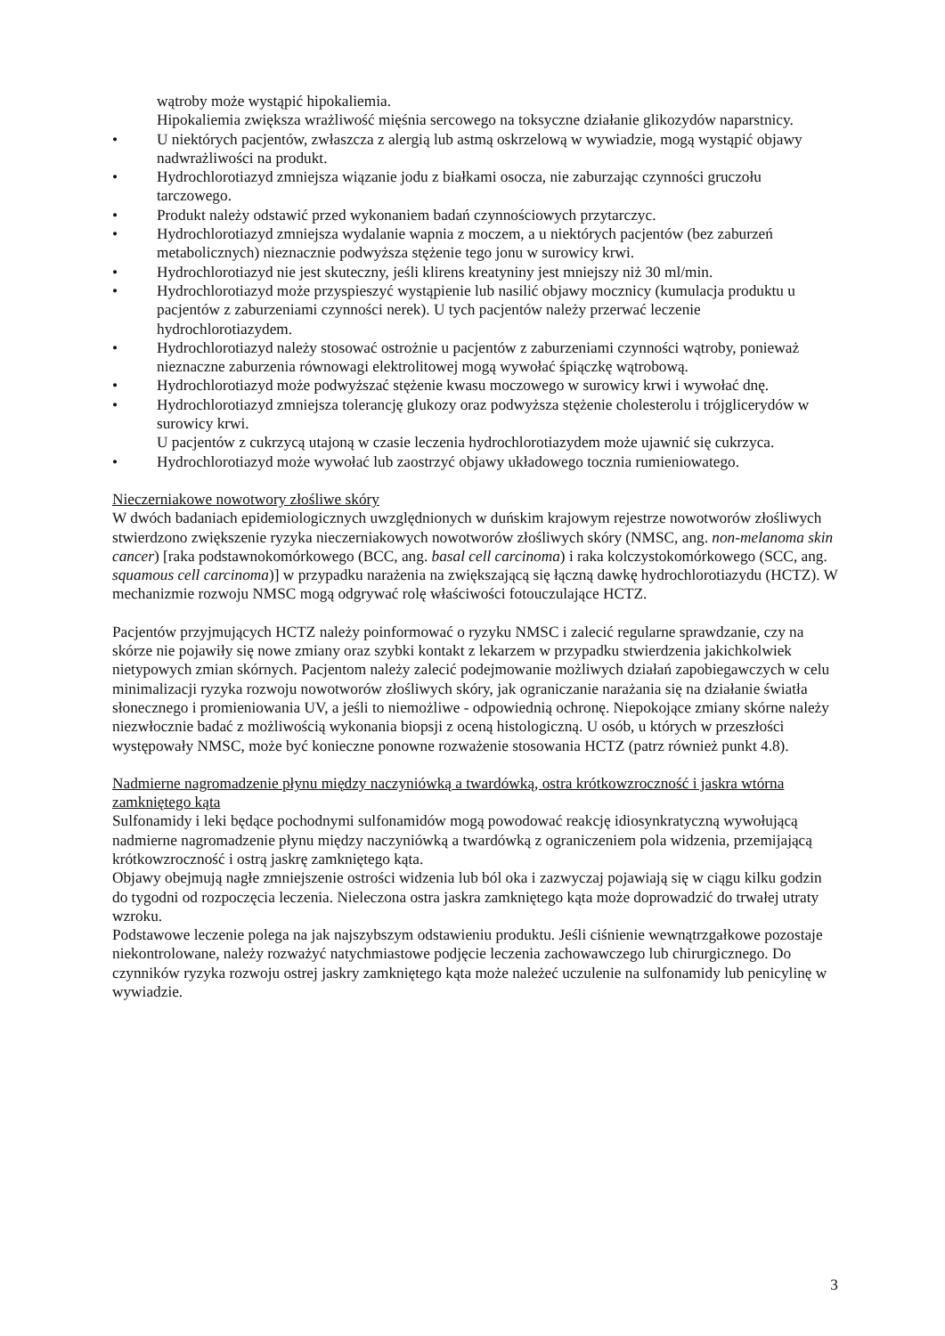wątroby może wystąpić hipokaliemia.
Hipokaliemia zwiększa wrażliwość mięśnia sercowego na toksyczne działanie glikozydów naparstnicy.
• U niektórych pacjentów, zwłaszcza z alergią lub astmą oskrzelową w wywiadzie, mogą wystąpić objawy nadwrażliwości na produkt.
• Hydrochlorotiazyd zmniejsza wiązanie jodu z białkami osocza, nie zaburzając czynności gruczołu tarczowego.
• Produkt należy odstawić przed wykonaniem badań czynnościowych przytarczyc.
• Hydrochlorotiazyd zmniejsza wydalanie wapnia z moczem, a u niektórych pacjentów (bez zaburzeń metabolicznych) nieznacznie podwyższa stężenie tego jonu w surowicy krwi.
• Hydrochlorotiazyd nie jest skuteczny, jeśli klirens kreatyniny jest mniejszy niż 30 ml/min.
• Hydrochlorotiazyd może przyspieszyć wystąpienie lub nasilić objawy mocznicy (kumulacja produktu u pacjentów z zaburzeniami czynności nerek). U tych pacjentów należy przerwać leczenie hydrochlorotiazydem.
• Hydrochlorotiazyd należy stosować ostrożnie u pacjentów z zaburzeniami czynności wątroby, ponieważ nieznaczne zaburzenia równowagi elektrolitowej mogą wywołać śpiączkę wątrobową.
• Hydrochlorotiazyd może podwyższać stężenie kwasu moczowego w surowicy krwi i wywołać dnę.
• Hydrochlorotiazyd zmniejsza tolerancję glukozy oraz podwyższa stężenie cholesterolu i trójglicerydów w surowicy krwi.
U pacjentów z cukrzycą utajoną w czasie leczenia hydrochlorotiazydem może ujawnić się cukrzyca.
• Hydrochlorotiazyd może wywołać lub zaostrzyć objawy układowego tocznia rumieniowatego.
Nieczerniakowe nowotwory złośliwe skóry
W dwóch badaniach epidemiologicznych uwzględnionych w duńskim krajowym rejestrze nowotworów złośliwych stwierdzono zwiększenie ryzyka nieczerniakowych nowotworów złośliwych skóry (NMSC, ang. non-melanoma skin cancer) [raka podstawnokomórkowego (BCC, ang. basal cell carcinoma) i raka kolczystokomórkowego (SCC, ang. squamous cell carcinoma)] w przypadku narażenia na zwiększającą się łączną dawkę hydrochlorotiazydu (HCTZ). W mechanizmie rozwoju NMSC mogą odgrywać rolę właściwości fotouczulające HCTZ.
Pacjentów przyjmujących HCTZ należy poinformować o ryzyku NMSC i zalecić regularne sprawdzanie, czy na skórze nie pojawiły się nowe zmiany oraz szybki kontakt z lekarzem w przypadku stwierdzenia jakichkolwiek nietypowych zmian skórnych. Pacjentom należy zalecić podejmowanie możliwych działań zapobiegawczych w celu minimalizacji ryzyka rozwoju nowotworów złośliwych skóry, jak ograniczanie narażania się na działanie światła słonecznego i promieniowania UV, a jeśli to niemożliwe - odpowiednią ochronę. Niepokojące zmiany skórne należy niezwłocznie badać z możliwością wykonania biopsji z oceną histologiczną. U osób, u których w przeszłości występowały NMSC, może być konieczne ponowne rozważenie stosowania HCTZ (patrz również punkt 4.8).
Nadmierne nagromadzenie płynu między naczyniówką a twardówką, ostra krótkowzroczność i jaskra wtórna zamkniętego kąta
Sulfonamidy i leki będące pochodnymi sulfonamidów mogą powodować reakcję idiosynkratyczną wywołującą nadmierne nagromadzenie płynu między naczyniówką a twardówką z ograniczeniem pola widzenia, przemijającą krótkowzroczność i ostrą jaskrę zamkniętego kąta.
Objawy obejmują nagłe zmniejszenie ostrości widzenia lub ból oka i zazwyczaj pojawiają się w ciągu kilku godzin do tygodni od rozpoczęcia leczenia. Nieleczona ostra jaskra zamkniętego kąta może doprowadzić do trwałej utraty wzroku.
Podstawowe leczenie polega na jak najszybszym odstawieniu produktu. Jeśli ciśnienie wewnątrzgałkowe pozostaje niekontrolowane, należy rozważyć natychmiastowe podjęcie leczenia zachowawczego lub chirurgicznego. Do czynników ryzyka rozwoju ostrej jaskry zamkniętego kąta może należeć uczulenie na sulfonamidy lub penicylinę w wywiadzie.
3